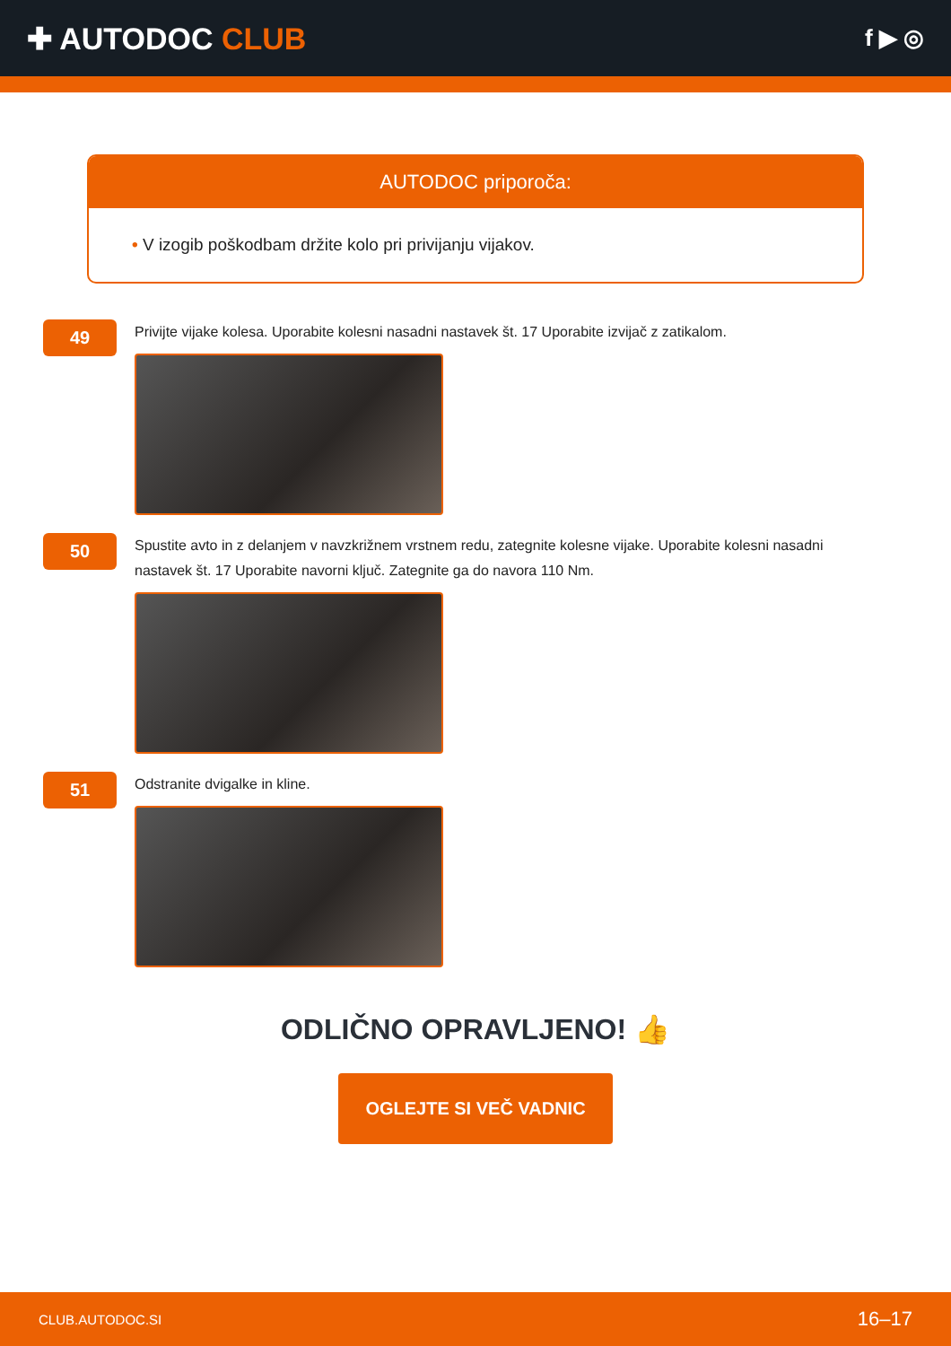✚ AUTODOC CLUB
f ▶ ◎
AUTODOC priporoča:
• V izogib poškodbam držite kolo pri privijanju vijakov.
49
Privijte vijake kolesa. Uporabite kolesni nasadni nastavek št. 17 Uporabite izvijač z zatikalom.
50
Spustite avto in z delanjem v navzkrižnem vrstnem redu, zategnite kolesne vijake. Uporabite kolesni nasadni nastavek št. 17 Uporabite navorni ključ. Zategnite ga do navora 110 Nm.
51
Odstranite dvigalke in kline.
ODLIČNO OPRAVLJENO! 👍
OGLEJTE SI VEČ VADNIC
CLUB.AUTODOC.SI 16–17